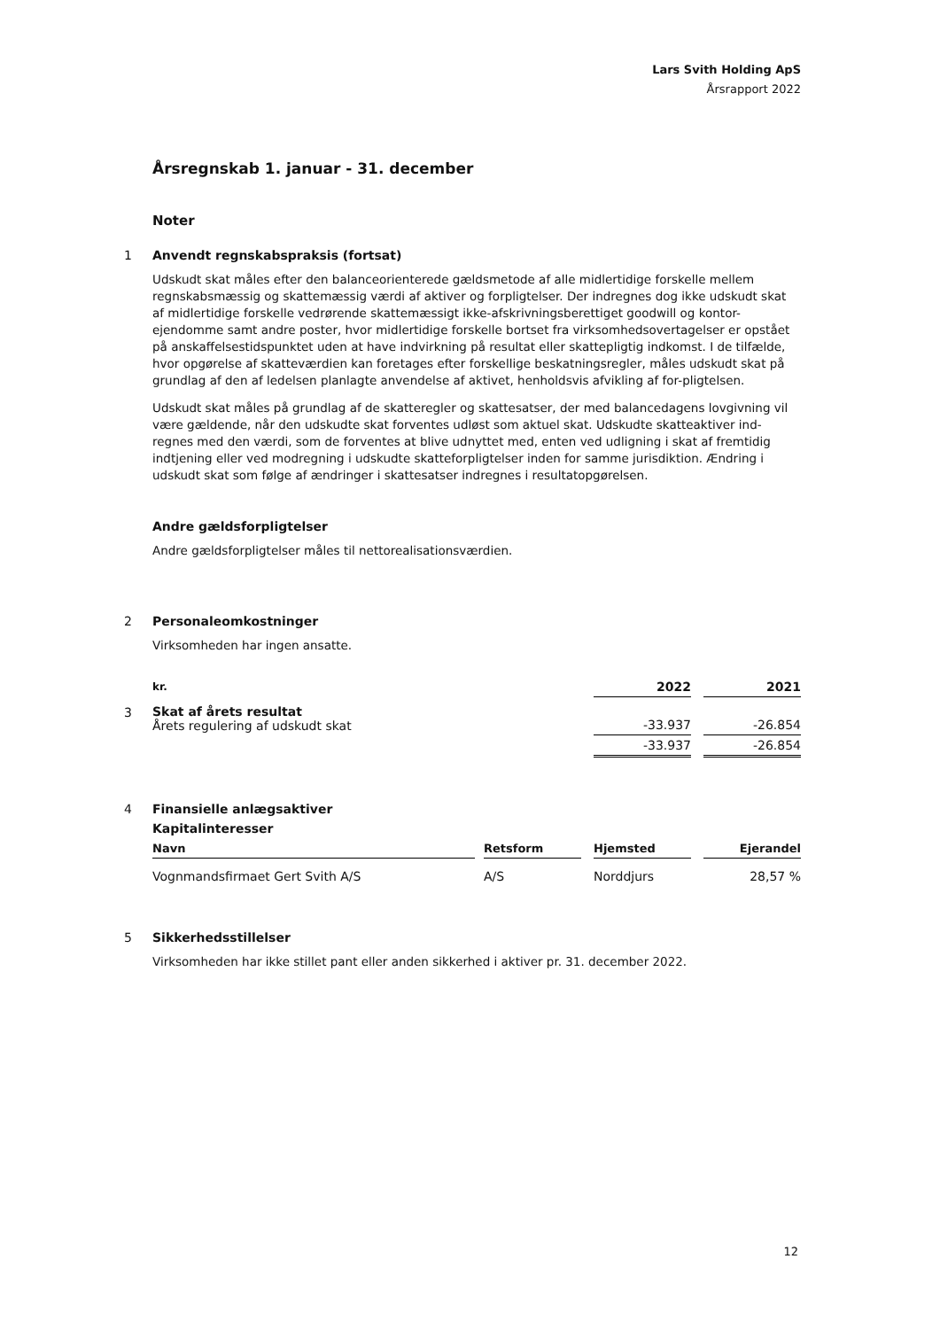Lars Svith Holding ApS
Årsrapport 2022
Årsregnskab 1. januar - 31. december
Noter
1 Anvendt regnskabspraksis (fortsat)
Udskudt skat måles efter den balanceorienterede gældsmetode af alle midlertidige forskelle mellem regnskabsmæssig og skattemæssig værdi af aktiver og forpligtelser. Der indregnes dog ikke udskudt skat af midlertidige forskelle vedrørende skattemæssigt ikke-afskrivningsberettiget goodwill og kontor-ejendomme samt andre poster, hvor midlertidige forskelle bortset fra virksomhedsovertagelser er opstået på anskaffelsestidspunktet uden at have indvirkning på resultat eller skattepligtig indkomst. I de tilfælde, hvor opgørelse af skatteværdien kan foretages efter forskellige beskatningsregler, måles udskudt skat på grundlag af den af ledelsen planlagte anvendelse af aktivet, henholdsvis afvikling af for-pligtelsen.
Udskudt skat måles på grundlag af de skatteregler og skattesatser, der med balancedagens lovgivning vil være gældende, når den udskudte skat forventes udløst som aktuel skat. Udskudte skatteaktiver ind-regnes med den værdi, som de forventes at blive udnyttet med, enten ved udligning i skat af fremtidig indtjening eller ved modregning i udskudte skatteforpligtelser inden for samme jurisdiktion. Ændring i udskudt skat som følge af ændringer i skattesatser indregnes i resultatopgørelsen.
Andre gældsforpligtelser
Andre gældsforpligtelser måles til nettorealisationsværdien.
2 Personaleomkostninger
Virksomheden har ingen ansatte.
3
| kr. | 2022 | | 2021 |
| Skat af årets resultat Årets regulering af udskudt skat | -33.937 | | -26.854 |
| | -33.937 | | -26.854 |
4 Finansielle anlægsaktiver
Kapitalinteresser
| Navn | | Retsform | | Hjemsted | | Ejerandel |
| --- | --- | --- | --- | --- | --- | --- |
| Vognmandsfirmaet Gert Svith A/S | | A/S | | Norddjurs | | 28,57 % |
5 Sikkerhedsstillelser
Virksomheden har ikke stillet pant eller anden sikkerhed i aktiver pr. 31. december 2022.
12